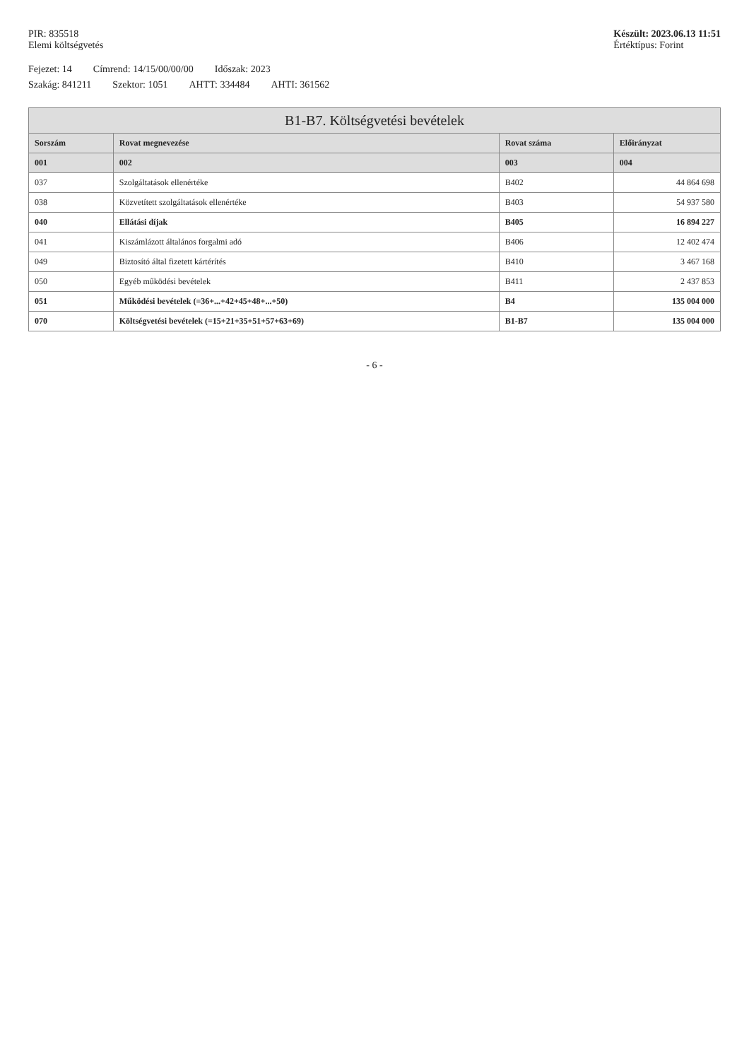PIR: 835518
Elemi költségvetés
Készült: 2023.06.13 11:51
Értéktípus: Forint
Fejezet: 14 Címrend: 14/15/00/00/00 Időszak: 2023
Szakág: 841211 Szektor: 1051 AHTT: 334484 AHTI: 361562
| B1-B7. Költségvetési bevételek | | | |
| --- | --- | --- | --- |
| Sorszám | Rovat megnevezése | Rovat száma | Előirányzat |
| 001 | 002 | 003 | 004 |
| 037 | Szolgáltatások ellenértéke | B402 | 44 864 698 |
| 038 | Közvetített szolgáltatások ellenértéke | B403 | 54 937 580 |
| 040 | Ellátási díjak | B405 | 16 894 227 |
| 041 | Kiszámlázott általános forgalmi adó | B406 | 12 402 474 |
| 049 | Biztosító által fizetett kártérítés | B410 | 3 467 168 |
| 050 | Egyéb működési bevételek | B411 | 2 437 853 |
| 051 | Működési bevételek (=36+...+42+45+48+...+50) | B4 | 135 004 000 |
| 070 | Költségvetési bevételek (=15+21+35+51+57+63+69) | B1-B7 | 135 004 000 |
- 6 -